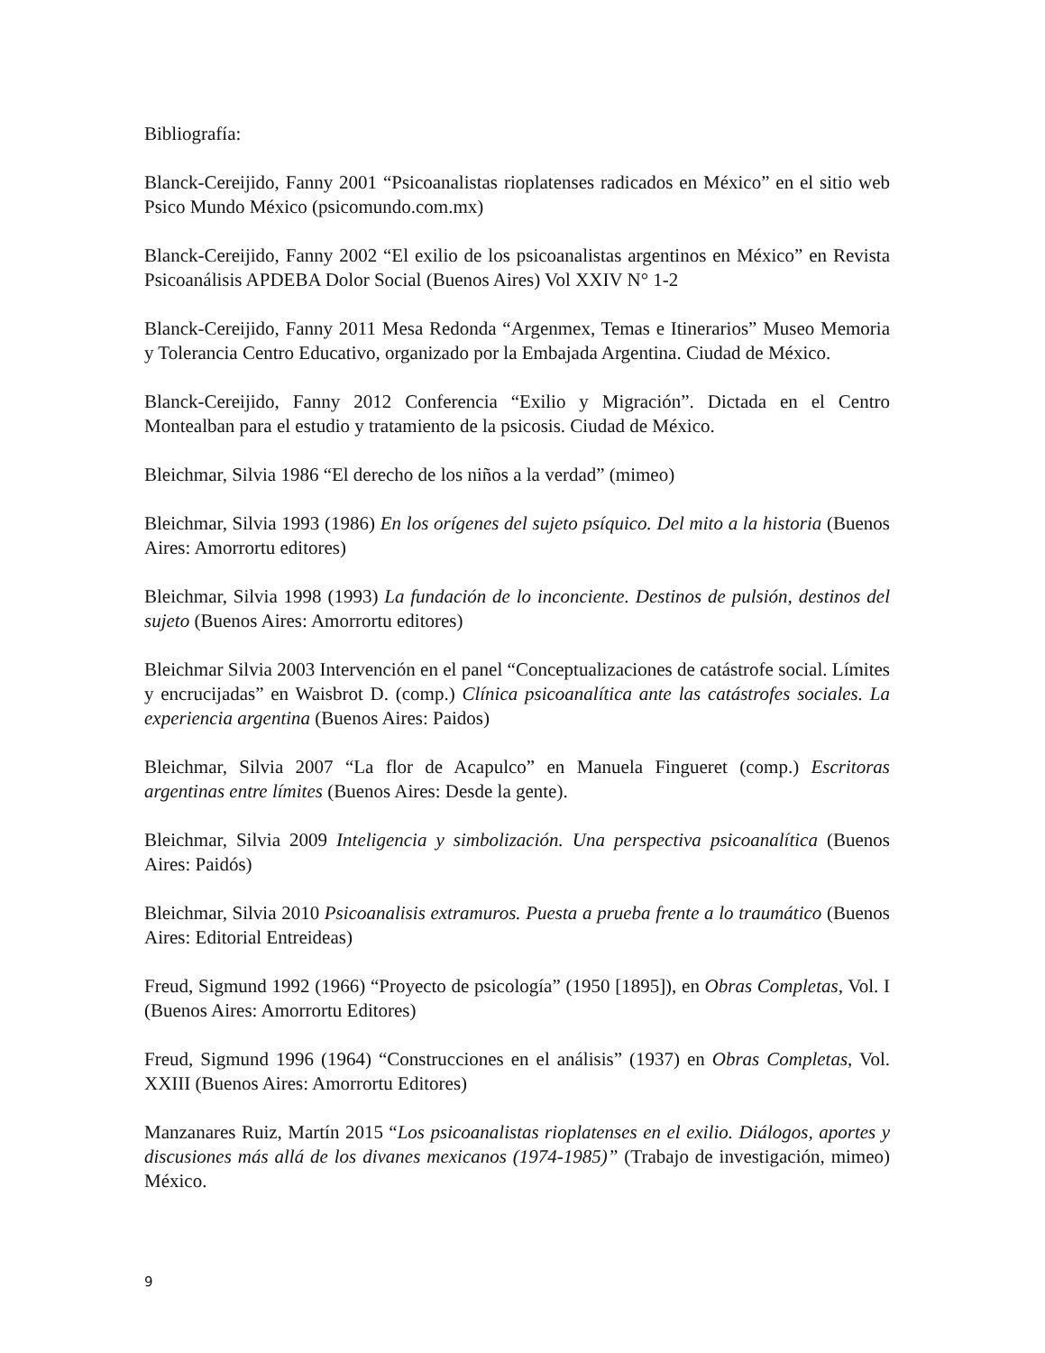Bibliografía:
Blanck-Cereijido, Fanny 2001 “Psicoanalistas rioplatenses radicados en México” en el sitio web Psico Mundo México (psicomundo.com.mx)
Blanck-Cereijido, Fanny 2002 “El exilio de los psicoanalistas argentinos en México” en Revista Psicoanálisis APDEBA Dolor Social (Buenos Aires) Vol XXIV N° 1-2
Blanck-Cereijido, Fanny 2011 Mesa Redonda “Argenmex, Temas e Itinerarios” Museo Memoria y Tolerancia Centro Educativo, organizado por la Embajada Argentina. Ciudad de México.
Blanck-Cereijido, Fanny 2012 Conferencia “Exilio y Migración”. Dictada en el Centro Montealban para el estudio y tratamiento de la psicosis. Ciudad de México.
Bleichmar, Silvia 1986 “El derecho de los niños a la verdad” (mimeo)
Bleichmar, Silvia 1993 (1986) En los orígenes del sujeto psíquico. Del mito a la historia (Buenos Aires: Amorrortu editores)
Bleichmar, Silvia 1998 (1993) La fundación de lo inconciente. Destinos de pulsión, destinos del sujeto (Buenos Aires: Amorrortu editores)
Bleichmar Silvia 2003 Intervención en el panel “Conceptualizaciones de catástrofe social. Límites y encrucijadas” en Waisbrot D. (comp.) Clínica psicoanalítica ante las catástrofes sociales. La experiencia argentina (Buenos Aires: Paidos)
Bleichmar, Silvia 2007 “La flor de Acapulco” en Manuela Fingueret (comp.) Escritoras argentinas entre límites (Buenos Aires: Desde la gente).
Bleichmar, Silvia 2009 Inteligencia y simbolización. Una perspectiva psicoanalítica (Buenos Aires: Paidós)
Bleichmar, Silvia 2010 Psicoanalisis extramuros. Puesta a prueba frente a lo traumático (Buenos Aires: Editorial Entreideas)
Freud, Sigmund 1992 (1966) “Proyecto de psicología” (1950 [1895]), en Obras Completas, Vol. I (Buenos Aires: Amorrortu Editores)
Freud, Sigmund 1996 (1964) “Construcciones en el análisis” (1937) en Obras Completas, Vol. XXIII (Buenos Aires: Amorrortu Editores)
Manzanares Ruiz, Martín 2015 “Los psicoanalistas rioplatenses en el exilio. Diálogos, aportes y discusiones más allá de los divanes mexicanos (1974-1985)” (Trabajo de investigación, mimeo) México.
9